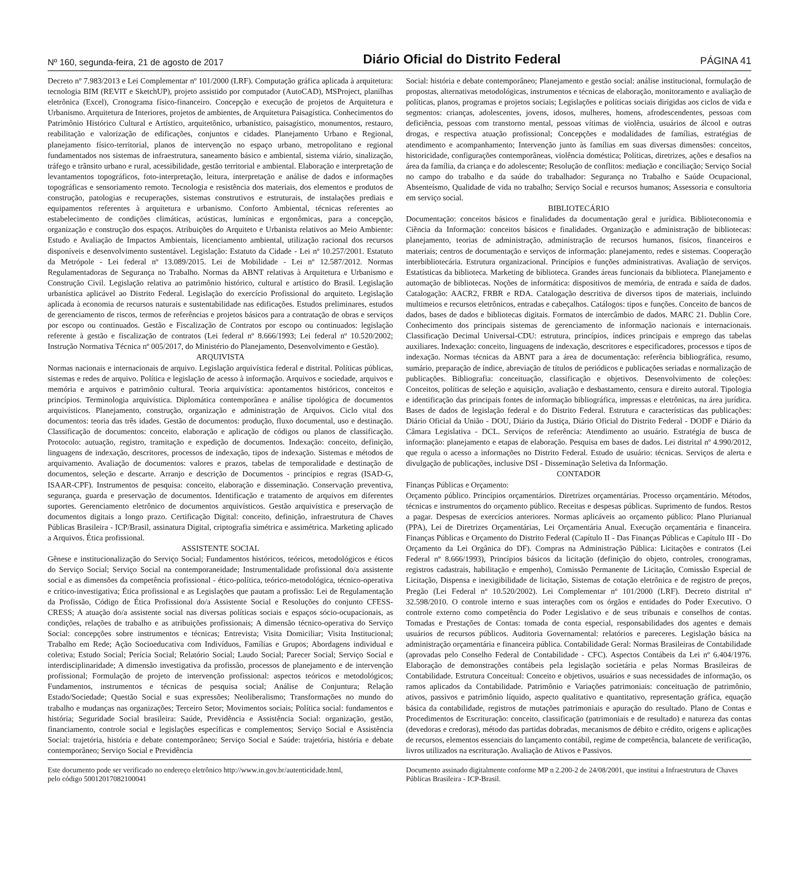Nº 160, segunda-feira, 21 de agosto de 2017 Diário Oficial do Distrito Federal PÁGINA 41
Decreto nº 7.983/2013 e Lei Complementar nº 101/2000 (LRF). Computação gráfica aplicada à arquitetura: tecnologia BIM (REVIT e SketchUP), projeto assistido por computador (AutoCAD), MSProject, planilhas eletrônica (Excel), Cronograma físico-financeiro. Concepção e execução de projetos de Arquitetura e Urbanismo. Arquitetura de Interiores, projetos de ambientes, de Arquitetura Paisagística. Conhecimentos do Patrimônio Histórico Cultural e Artístico, arquitetônico, urbanístico, paisagístico, monumentos, restauro, reabilitação e valorização de edificações, conjuntos e cidades. Planejamento Urbano e Regional, planejamento físico-territorial, planos de intervenção no espaço urbano, metropolitano e regional fundamentados nos sistemas de infraestrutura, saneamento básico e ambiental, sistema viário, sinalização, tráfego e trânsito urbano e rural, acessibilidade, gestão territorial e ambiental. Elaboração e interpretação de levantamentos topográficos, foto-interpretação, leitura, interpretação e análise de dados e informações topográficas e sensoriamento remoto. Tecnologia e resistência dos materiais, dos elementos e produtos de construção, patologias e recuperações, sistemas construtivos e estruturais, de instalações prediais e equipamentos referentes à arquitetura e urbanismo. Conforto Ambiental, técnicas referentes ao estabelecimento de condições climáticas, acústicas, lumínicas e ergonômicas, para a concepção, organização e construção dos espaços. Atribuições do Arquiteto e Urbanista relativos ao Meio Ambiente: Estudo e Avaliação de Impactos Ambientais, licenciamento ambiental, utilização racional dos recursos disponíveis e desenvolvimento sustentável. Legislação: Estatuto da Cidade - Lei nº 10.257/2001. Estatuto da Metrópole - Lei federal nº 13.089/2015. Lei de Mobilidade - Lei nº 12.587/2012. Normas Regulamentadoras de Segurança no Trabalho. Normas da ABNT relativas à Arquitetura e Urbanismo e Construção Civil. Legislação relativa ao patrimônio histórico, cultural e artístico do Brasil. Legislação urbanística aplicável ao Distrito Federal. Legislação do exercício Profissional do arquiteto. Legislação aplicada à economia de recursos naturais e sustentabilidade nas edificações. Estudos preliminares, estudos de gerenciamento de riscos, termos de referências e projetos básicos para a contratação de obras e serviços por escopo ou continuados. Gestão e Fiscalização de Contratos por escopo ou continuados: legislação referente à gestão e fiscalização de contratos (Lei federal nº 8.666/1993; Lei federal nº 10.520/2002; Instrução Normativa Técnica nº 005/2017, do Ministério do Planejamento, Desenvolvimento e Gestão).
ARQUIVISTA
Normas nacionais e internacionais de arquivo. Legislação arquivística federal e distrital. Políticas públicas, sistemas e redes de arquivo. Política e legislação de acesso à informação. Arquivos e sociedade, arquivos e memória e arquivos e patrimônio cultural. Teoria arquivística: apontamentos históricos, conceitos e princípios. Terminologia arquivística. Diplomática contemporânea e análise tipológica de documentos arquivísticos. Planejamento, construção, organização e administração de Arquivos. Ciclo vital dos documentos: teoria das três idades. Gestão de documentos: produção, fluxo documental, uso e destinação. Classificação de documentos: conceito, elaboração e aplicação de códigos ou planos de classificação. Protocolo: autuação, registro, tramitação e expedição de documentos. Indexação: conceito, definição, linguagens de indexação, descritores, processos de indexação, tipos de indexação. Sistemas e métodos de arquivamento. Avaliação de documentos: valores e prazos, tabelas de temporalidade e destinação de documentos, seleção e descarte. Arranjo e descrição de Documentos - princípios e regras (ISAD-G, ISAAR-CPF). Instrumentos de pesquisa: conceito, elaboração e disseminação. Conservação preventiva, segurança, guarda e preservação de documentos. Identificação e tratamento de arquivos em diferentes suportes. Gerenciamento eletrônico de documentos arquivísticos. Gestão arquivística e preservação de documentos digitais a longo prazo. Certificação Digital: conceito, definição, infraestrutura de Chaves Públicas Brasileira - ICP/Brasil, assinatura Digital, criptografia simétrica e assimétrica. Marketing aplicado a Arquivos. Ética profissional.
ASSISTENTE SOCIAL
Gênese e institucionalização do Serviço Social; Fundamentos históricos, teóricos, metodológicos e éticos do Serviço Social; Serviço Social na contemporaneidade; Instrumentalidade profissional do/a assistente social e as dimensões da competência profissional - ético-política, teórico-metodológica, técnico-operativa e crítico-investigativa; Ética profissional e as Legislações que pautam a profissão: Lei de Regulamentação da Profissão, Código de Ética Profissional do/a Assistente Social e Resoluções do conjunto CFESS-CRESS; A atuação do/a assistente social nas diversas políticas sociais e espaços sócio-ocupacionais, as condições, relações de trabalho e as atribuições profissionais; A dimensão técnico-operativa do Serviço Social: concepções sobre instrumentos e técnicas; Entrevista; Visita Domiciliar; Visita Institucional; Trabalho em Rede; Ação Socioeducativa com Indivíduos, Famílias e Grupos; Abordagens individual e coletiva; Estudo Social; Perícia Social; Relatório Social; Laudo Social; Parecer Social; Serviço Social e interdisciplinaridade; A dimensão investigativa da profissão, processos de planejamento e de intervenção profissional; Formulação de projeto de intervenção profissional: aspectos teóricos e metodológicos; Fundamentos, instrumentos e técnicas de pesquisa social; Análise de Conjuntura; Relação Estado/Sociedade; Questão Social e suas expressões; Neoliberalismo; Transformações no mundo do trabalho e mudanças nas organizações; Terceiro Setor; Movimentos sociais; Política social: fundamentos e história; Seguridade Social brasileira: Saúde, Previdência e Assistência Social: organização, gestão, financiamento, controle social e legislações específicas e complementos; Serviço Social e Assistência Social: trajetória, história e debate contemporâneo; Serviço Social e Saúde: trajetória, história e debate contemporâneo; Serviço Social e Previdência
Social: história e debate contemporâneo; Planejamento e gestão social: análise institucional, formulação de propostas, alternativas metodológicas, instrumentos e técnicas de elaboração, monitoramento e avaliação de políticas, planos, programas e projetos sociais; Legislações e políticas sociais dirigidas aos ciclos de vida e segmentos: crianças, adolescentes, jovens, idosos, mulheres, homens, afrodescendentes, pessoas com deficiência, pessoas com transtorno mental, pessoas vítimas de violência, usuários de álcool e outras drogas, e respectiva atuação profissional; Concepções e modalidades de famílias, estratégias de atendimento e acompanhamento; Intervenção junto às famílias em suas diversas dimensões: conceitos, historicidade, configurações contemporâneas, violência doméstica; Políticas, diretrizes, ações e desafios na área da família, da criança e do adolescente; Resolução de conflitos: mediação e conciliação; Serviço Social no campo do trabalho e da saúde do trabalhador: Segurança no Trabalho e Saúde Ocupacional, Absenteísmo, Qualidade de vida no trabalho; Serviço Social e recursos humanos; Assessoria e consultoria em serviço social.
BIBLIOTECÁRIO
Documentação: conceitos básicos e finalidades da documentação geral e jurídica. Biblioteconomia e Ciência da Informação: conceitos básicos e finalidades. Organização e administração de bibliotecas: planejamento, teorias de administração, administração de recursos humanos, físicos, financeiros e materiais; centros de documentação e serviços de informação: planejamento, redes e sistemas. Cooperação interbibliotecária. Estrutura organizacional. Princípios e funções administrativas. Avaliação de serviços. Estatísticas da biblioteca. Marketing de biblioteca. Grandes áreas funcionais da biblioteca. Planejamento e automação de bibliotecas. Noções de informática: dispositivos de memória, de entrada e saída de dados. Catalogação: AACR2, FRBR e RDA. Catalogação descritiva de diversos tipos de materiais, incluindo multimeios e recursos eletrônicos, entradas e cabeçalhos. Catálogos: tipos e funções. Conceito de bancos de dados, bases de dados e bibliotecas digitais. Formatos de intercâmbio de dados. MARC 21. Dublin Core. Conhecimento dos principais sistemas de gerenciamento de informação nacionais e internacionais. Classificação Decimal Universal-CDU: estrutura, princípios, índices principais e emprego das tabelas auxiliares. Indexação: conceito, linguagens de indexação, descritores e especificadores, processos e tipos de indexação. Normas técnicas da ABNT para a área de documentação: referência bibliográfica, resumo, sumário, preparação de índice, abreviação de títulos de periódicos e publicações seriadas e normalização de publicações. Bibliografia: conceituação, classificação e objetivos. Desenvolvimento de coleções: Conceitos, políticas de seleção e aquisição, avaliação e desbastamento, censura e direito autoral. Tipologia e identificação das principais fontes de informação bibliográfica, impressas e eletrônicas, na área jurídica. Bases de dados de legislação federal e do Distrito Federal. Estrutura e características das publicações: Diário Oficial da União - DOU, Diário da Justiça, Diário Oficial do Distrito Federal - DODF e Diário da Câmara Legislativa - DCL. Serviços de referência: Atendimento ao usuário. Estratégia de busca de informação: planejamento e etapas de elaboração. Pesquisa em bases de dados. Lei distrital nº 4.990/2012, que regula o acesso a informações no Distrito Federal. Estudo de usuário: técnicas. Serviços de alerta e divulgação de publicações, inclusive DSI - Disseminação Seletiva da Informação.
CONTADOR
Finanças Públicas e Orçamento:
Orçamento público. Princípios orçamentários. Diretrizes orçamentárias. Processo orçamentário. Métodos, técnicas e instrumentos do orçamento público. Receitas e despesas públicas. Suprimento de fundos. Restos a pagar. Despesas de exercícios anteriores. Normas aplicáveis ao orçamento público: Plano Plurianual (PPA), Lei de Diretrizes Orçamentárias, Lei Orçamentária Anual. Execução orçamentária e financeira. Finanças Públicas e Orçamento do Distrito Federal (Capítulo II - Das Finanças Públicas e Capítulo III - Do Orçamento da Lei Orgânica do DF). Compras na Administração Pública: Licitações e contratos (Lei Federal nº 8.666/1993), Princípios básicos da licitação (definição do objeto, controles, cronogramas, registros cadastrais, habilitação e empenho), Comissão Permanente de Licitação, Comissão Especial de Licitação, Dispensa e inexigibilidade de licitação, Sistemas de cotação eletrônica e de registro de preços, Pregão (Lei Federal nº 10.520/2002). Lei Complementar nº 101/2000 (LRF). Decreto distrital nº 32.598/2010. O controle interno e suas interações com os órgãos e entidades do Poder Executivo. O controle externo como competência do Poder Legislativo e de seus tribunais e conselhos de contas. Tomadas e Prestações de Contas: tomada de conta especial, responsabilidades dos agentes e demais usuários de recursos públicos. Auditoria Governamental: relatórios e pareceres. Legislação básica na administração orçamentária e financeira pública. Contabilidade Geral: Normas Brasileiras de Contabilidade (aprovadas pelo Conselho Federal de Contabilidade - CFC). Aspectos Contábeis da Lei nº 6.404/1976. Elaboração de demonstrações contábeis pela legislação societária e pelas Normas Brasileiras de Contabilidade. Estrutura Conceitual: Conceito e objetivos, usuários e suas necessidades de informação, os ramos aplicados da Contabilidade. Patrimônio e Variações patrimoniais: conceituação de patrimônio, ativos, passivos e patrimônio líquido, aspecto qualitativo e quantitativo, representação gráfica, equação básica da contabilidade, registros de mutações patrimoniais e apuração do resultado. Plano de Contas e Procedimentos de Escrituração: conceito, classificação (patrimoniais e de resultado) e natureza das contas (devedoras e credoras), método das partidas dobradas, mecanismos de débito e crédito, origens e aplicações de recursos, elementos essenciais do lançamento contábil, regime de competência, balancete de verificação, livros utilizados na escrituração. Avaliação de Ativos e Passivos.
Este documento pode ser verificado no endereço eletrônico http://www.in.gov.br/autenticidade.html,
pelo código 50012017082100041
Documento assinado digitalmente conforme MP n 2.200-2 de 24/08/2001, que institui a Infraestrutura de Chaves Públicas Brasileira - ICP-Brasil.